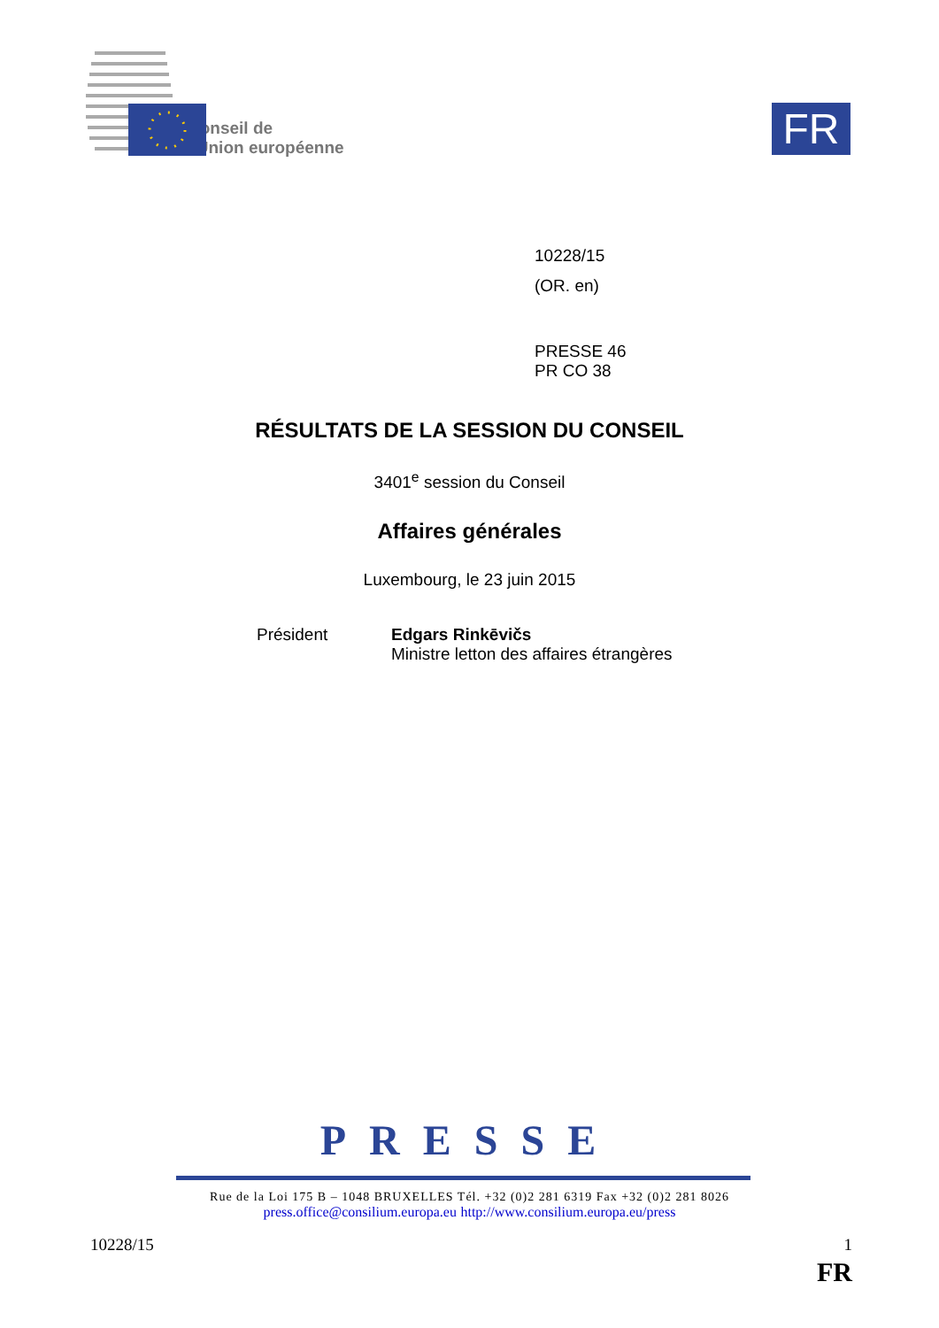Conseil de
l'Union européenne
FR
10228/15
(OR. en)
PRESSE 46
PR CO 38
RÉSULTATS DE LA SESSION DU CONSEIL
3401<sup>e</sup> session du Conseil
Affaires générales
Luxembourg, le 23 juin 2015
Président Edgars Rinkēvičs
Ministre letton des affaires étrangères
PRESSE
Rue de la Loi 175 B – 1048 BRUXELLES Tél. +32 (0)2 281 6319 Fax +32 (0)2 281 8026
press.office@consilium.europa.eu http://www.consilium.europa.eu/press
10228/15 1
FR